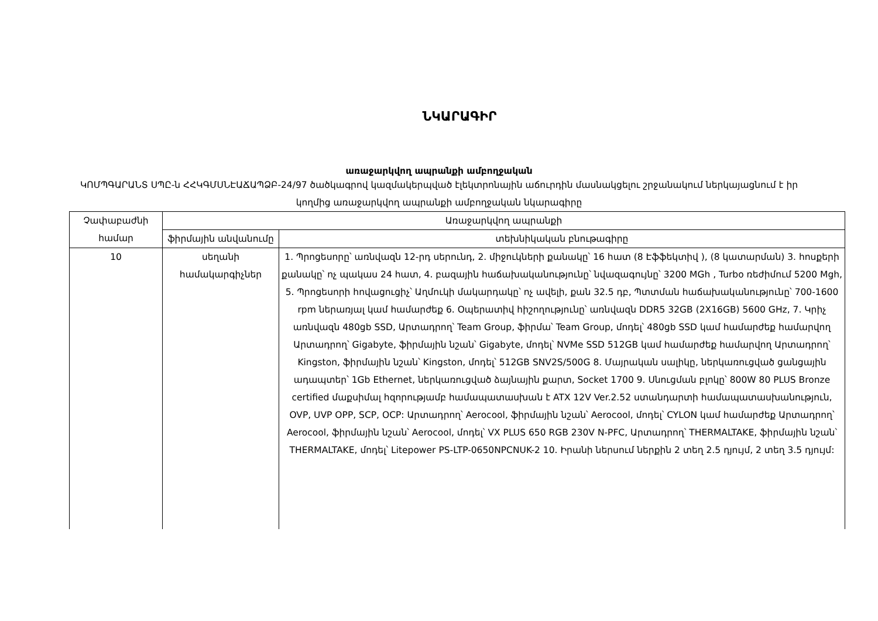ՆԿԱՐԱԳԻՐ
առաջարկվող ապրանքի ամբողջական
ԿՈՄՊԳԱՐԱՆՏ ՍՊԸ-ն ՀՀԿԳՄՍՆԷԱՃԱՊՁԲ-24/97 ծածկագրով կազմակերպված էլեկտրոնային աճուրդին մասնակցելու շրջանակում ներկայացնում է իր կողմից առաջարկվող ապրանքի ամբողջական նկարագիրը
| Չափաբաժնի համար | Առաջարկվող ապրանքի | |
| --- | --- | --- |
| | ֆիրմային անվանումը | տեխնիկական բնութագիրը |
| 10 | սեղանի համակարգիչներ | 1. Պրոցեսորը՝ առնվազն 12-րդ սերունդ, 2. միջուկների քանակը՝ 16 հատ (8 Էֆֆեկտիվ ), (8 կատարման) 3. հոսքերի քանակը՝ ոչ պակաս 24 հատ, 4. բազային հաճախականությունը՝ նվազագույնը՝ 3200 MGh , Turbo ռեժիմում 5200 Mgh, 5. Պրոցեսորի հովացուցիչ՝ Աղմուկի մակարդակը՝ ոչ ավելի, քան 32.5 դբ, Պտտման հաճախականությունը՝ 700-1600 rpm ներառյալ կամ համարժեք 6. Օպերատիվ հիշողությունը՝ առնվազն DDR5 32GB (2X16GB) 5600 GHz, 7. Կրիչ առնվազն 480gb SSD, Արտադրող՝ Team Group, ֆիրմա՝ Team Group, մոդել՝ 480gb SSD կամ համարժեք համարվող Արտադրող՝ Gigabyte, ֆիրմային նշան՝ Gigabyte, մոդել՝ NVMe SSD 512GB կամ համարժեք համարվող Արտադրող՝ Kingston, ֆիրմային նշան՝ Kingston, մոդել՝ 512GB SNV2S/500G 8. Մայրական սալիկը, ներկառուցված ցանցային ադապտեր՝ 1Gb Ethernet, ներկառուցված ձայնային քարտ, Socket 1700 9. Սնուցման բլոկը՝ 800W 80 PLUS Bronze certified մաքսիմալ հզորությամբ համապատասխան է ATX 12V Ver.2.52 ստանդարտի համապատասխանություն, OVP, UVP OPP, SCP, OCP: Արտադրող՝ Aerocool, ֆիրմային նշան՝ Aerocool, մոդել՝ CYLON կամ համարժեք Արտադրող՝ Aerocool, ֆիրմային նշան՝ Aerocool, մոդել՝ VX PLUS 650 RGB 230V N-PFC, Արտադրող՝ THERMALTAKE, ֆիրմային նշան՝ THERMALTAKE, մոդել՝ Litepower PS-LTP-0650NPCNUK-2 10. Իրանի ներսում ներքին 2 տեղ 2.5 դյույմ, 2 տեղ 3.5 դյույմ: |